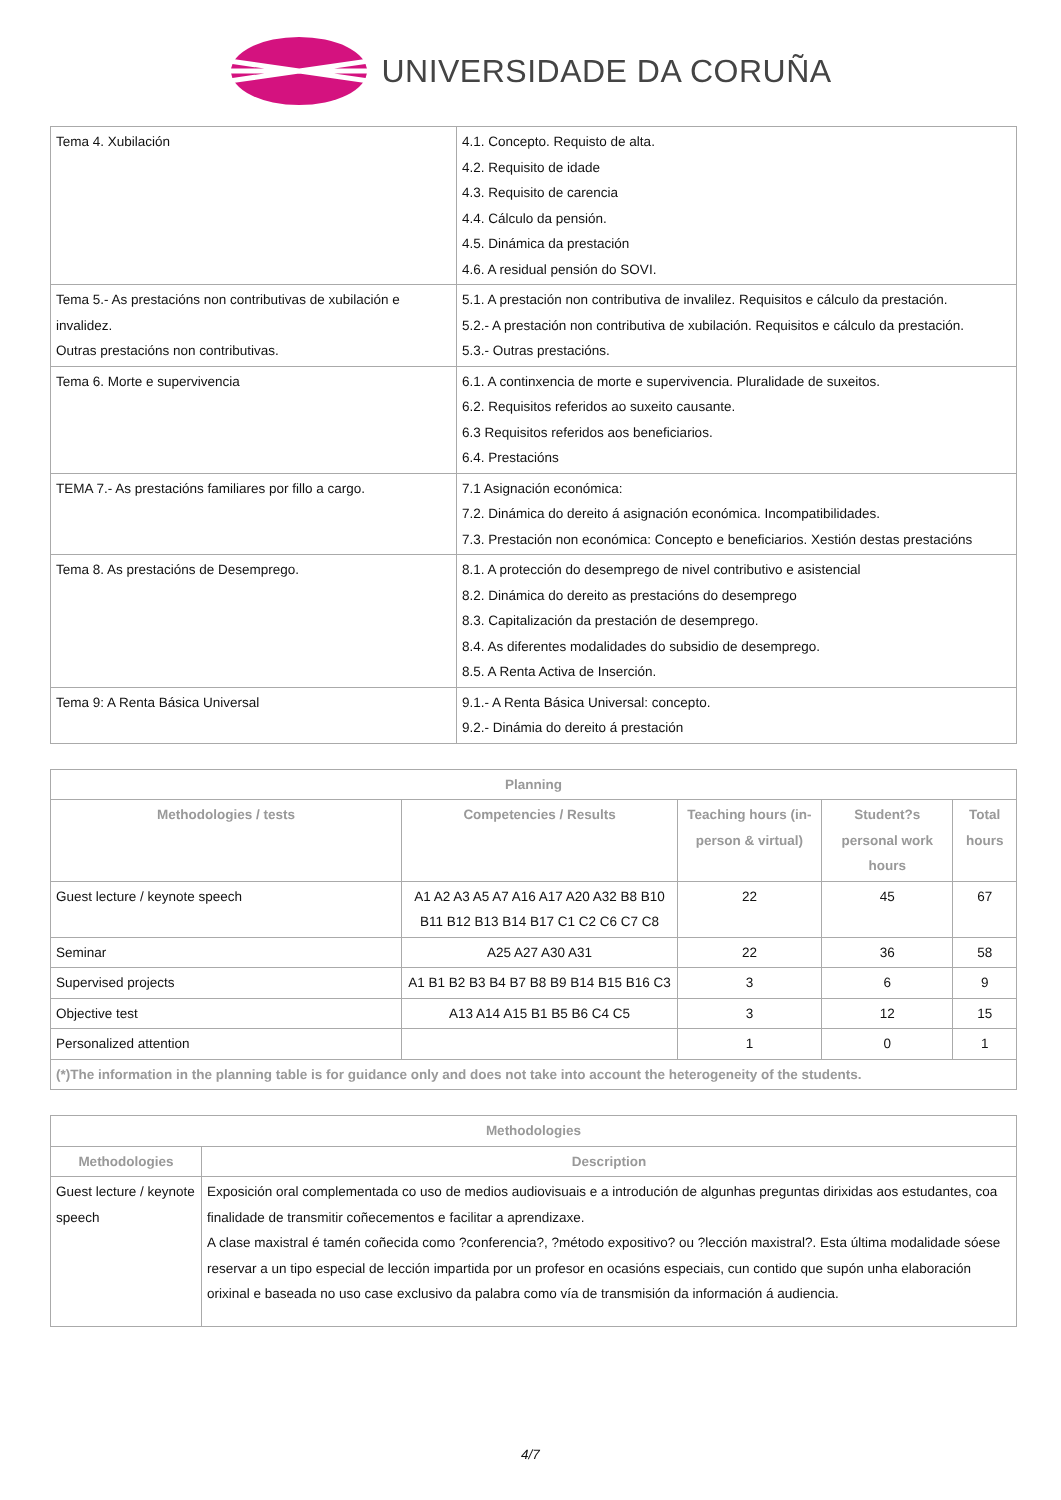UNIVERSIDADE DA CORUÑA
| Tema 4. Xubilación | 4.1. Concepto. Requisto de alta. 4.2. Requisito de idade 4.3. Requisito de carencia 4.4. Cálculo da pensión. 4.5. Dinámica da prestación 4.6. A residual pensión do SOVI. |
| Tema 5.- As prestacións non contributivas de xubilación e invalidez. Outras prestacións non contributivas. | 5.1. A prestación non contributiva de invalilez. Requisitos e cálculo da prestación. 5.2.- A prestación non contributiva de xubilación. Requisitos e cálculo da prestación. 5.3.- Outras prestacións. |
| Tema 6. Morte e supervivencia | 6.1. A continxencia de morte e supervivencia. Pluralidade de suxeitos. 6.2. Requisitos referidos ao suxeito causante. 6.3 Requisitos referidos aos beneficiarios. 6.4. Prestacións |
| TEMA 7.- As prestacións familiares por fillo a cargo. | 7.1 Asignación económica: 7.2. Dinámica do dereito á asignación económica. Incompatibilidades. 7.3. Prestación non económica: Concepto e beneficiarios. Xestión destas prestacións |
| Tema 8. As prestacións de Desemprego. | 8.1. A protección do desemprego de nivel contributivo e asistencial 8.2. Dinámica do dereito as prestacións do desemprego 8.3. Capitalización da prestación de desemprego. 8.4. As diferentes modalidades do subsidio de desemprego. 8.5. A Renta Activa de Inserción. |
| Tema 9: A Renta Básica Universal | 9.1.- A Renta Básica Universal: concepto. 9.2.- Dinámia do dereito á prestación |
| Planning | | | | |
| --- | --- | --- | --- | --- |
| Methodologies / tests | Competencies / Results | Teaching hours (in-person & virtual) | Student?s personal work hours | Total hours |
| Guest lecture / keynote speech | A1 A2 A3 A5 A7 A16 A17 A20 A32 B8 B10 B11 B12 B13 B14 B17 C1 C2 C6 C7 C8 | 22 | 45 | 67 |
| Seminar | A25 A27 A30 A31 | 22 | 36 | 58 |
| Supervised projects | A1 B1 B2 B3 B4 B7 B8 B9 B14 B15 B16 C3 | 3 | 6 | 9 |
| Objective test | A13 A14 A15 B1 B5 B6 C4 C5 | 3 | 12 | 15 |
| Personalized attention | | 1 | 0 | 1 |
| (*)The information in the planning table is for guidance only and does not take into account the heterogeneity of the students. | | | | |
| Methodologies | |
| --- | --- |
| Methodologies | Description |
| Guest lecture / keynote speech | Exposición oral complementada co uso de medios audiovisuais e a introdución de algunhas preguntas dirixidas aos estudantes, coa finalidade de transmitir coñecementos e facilitar a aprendizaxe. A clase maxistral é tamén coñecida como ?conferencia?, ?método expositivo? ou ?lección maxistral?. Esta última modalidade sóese reservar a un tipo especial de lección impartida por un profesor en ocasións especiais, cun contido que supón unha elaboración orixinal e baseada no uso case exclusivo da palabra como vía de transmisión da información á audiencia. |
4/7